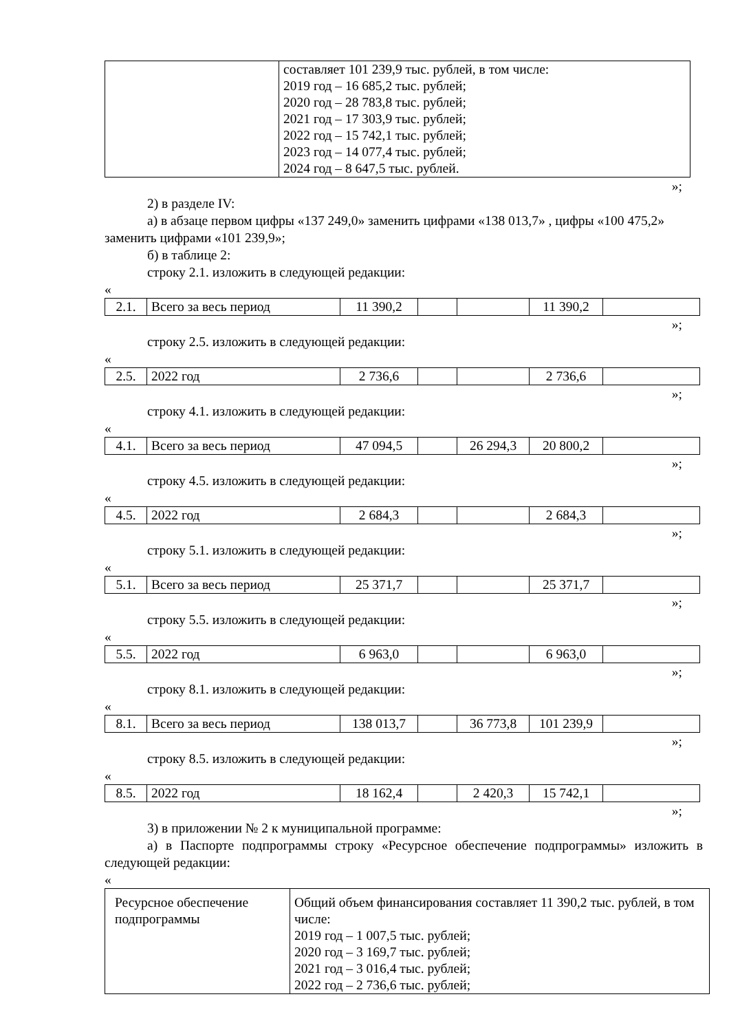| | составляет 101 239,9 тыс. рублей, в том числе: 2019 год – 16 685,2 тыс. рублей; 2020 год – 28 783,8 тыс. рублей; 2021 год – 17 303,9 тыс. рублей; 2022 год – 15 742,1 тыс. рублей; 2023 год – 14 077,4 тыс. рублей; 2024 год – 8 647,5 тыс. рублей. |
»;
2) в разделе IV:
а) в абзаце первом цифры «137 249,0» заменить цифрами «138 013,7» , цифры «100 475,2» заменить цифрами «101 239,9»;
б) в таблице 2:
строку 2.1. изложить в следующей редакции:
«
| 2.1. | Всего за весь период | 11 390,2 | | | 11 390,2 | |
»;
строку 2.5. изложить в следующей редакции:
«
| 2.5. | 2022 год | 2 736,6 | | | 2 736,6 | |
»;
строку 4.1. изложить в следующей редакции:
«
| 4.1. | Всего за весь период | 47 094,5 | | 26 294,3 | 20 800,2 | |
»;
строку 4.5. изложить в следующей редакции:
«
| 4.5. | 2022 год | 2 684,3 | | | 2 684,3 | |
»;
строку 5.1. изложить в следующей редакции:
«
| 5.1. | Всего за весь период | 25 371,7 | | | 25 371,7 | |
»;
строку 5.5. изложить в следующей редакции:
«
| 5.5. | 2022 год | 6 963,0 | | | 6 963,0 | |
»;
строку 8.1. изложить в следующей редакции:
«
| 8.1. | Всего за весь период | 138 013,7 | | 36 773,8 | 101 239,9 | |
»;
строку 8.5. изложить в следующей редакции:
«
| 8.5. | 2022 год | 18 162,4 | | 2 420,3 | 15 742,1 | |
»;
3) в приложении № 2 к муниципальной программе:
а) в Паспорте подпрограммы строку «Ресурсное обеспечение подпрограммы» изложить в следующей редакции:
«
| Ресурсное обеспечение подпрограммы | Общий объем финансирования составляет 11 390,2 тыс. рублей, в том числе: 2019 год – 1 007,5 тыс. рублей; 2020 год – 3 169,7 тыс. рублей; 2021 год – 3 016,4 тыс. рублей; 2022 год – 2 736,6 тыс. рублей; |